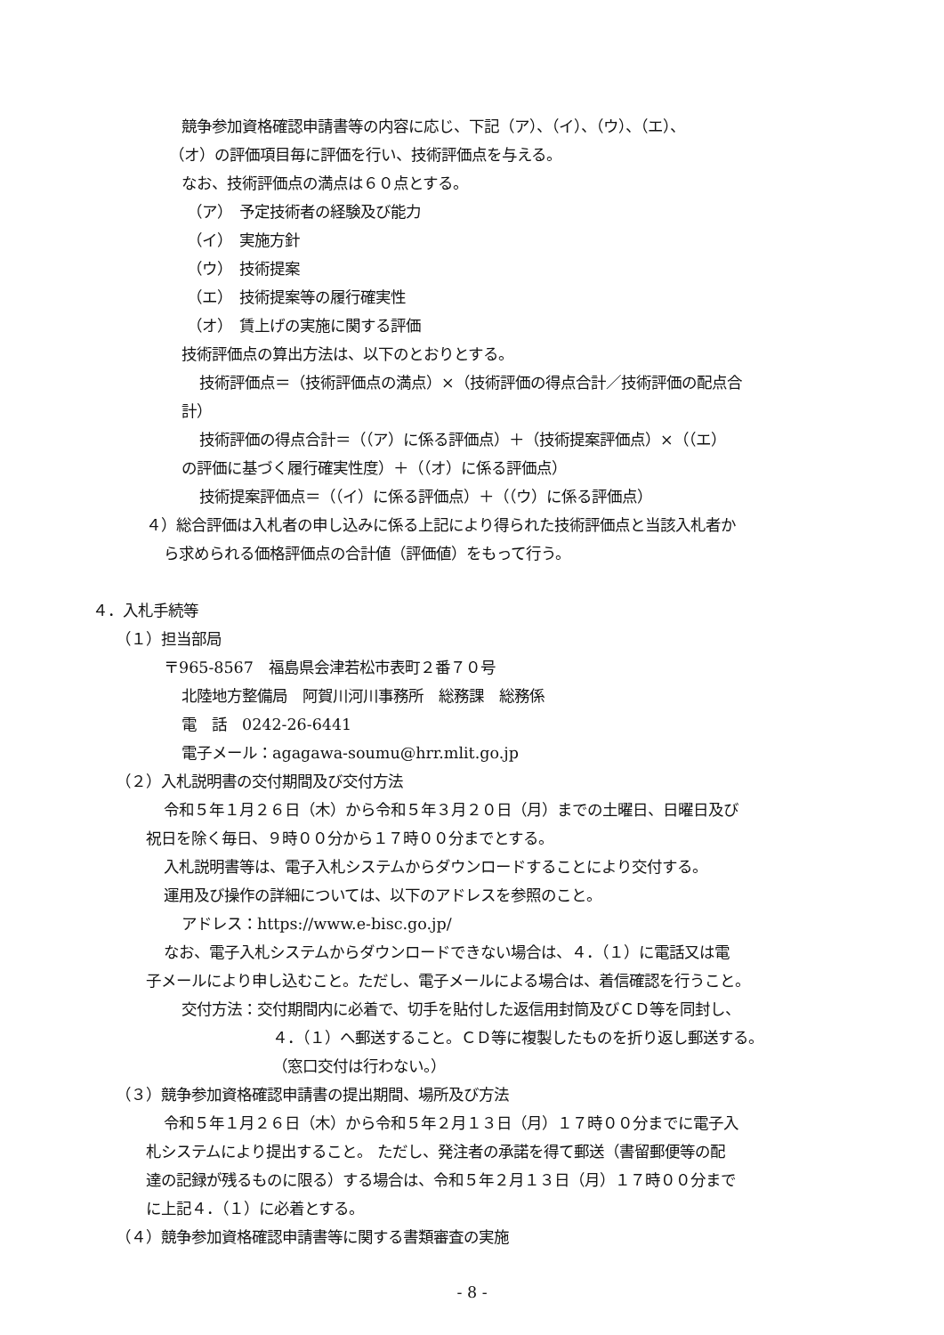競争参加資格確認申請書等の内容に応じ、下記（ア）、（イ）、（ウ）、（エ）、
（オ）の評価項目毎に評価を行い、技術評価点を与える。
なお、技術評価点の満点は６０点とする。
（ア）　予定技術者の経験及び能力
（イ）　実施方針
（ウ）　技術提案
（エ）　技術提案等の履行確実性
（オ）　賃上げの実施に関する評価
技術評価点の算出方法は、以下のとおりとする。
技術評価点＝（技術評価点の満点）×（技術評価の得点合計／技術評価の配点合
計）
技術評価の得点合計＝（（ア）に係る評価点）＋（技術提案評価点）×（（エ）
の評価に基づく履行確実性度）＋（（オ）に係る評価点）
技術提案評価点＝（（イ）に係る評価点）＋（（ウ）に係る評価点）
４）総合評価は入札者の申し込みに係る上記により得られた技術評価点と当該入札者か
ら求められる価格評価点の合計値（評価値）をもって行う。
４．入札手続等
（１）担当部局
〒965-8567　福島県会津若松市表町２番７０号
北陸地方整備局　阿賀川河川事務所　総務課　総務係
電　話　0242-26-6441
電子メール：agagawa-soumu@hrr.mlit.go.jp
（２）入札説明書の交付期間及び交付方法
令和５年１月２６日（木）から令和５年３月２０日（月）までの土曜日、日曜日及び
祝日を除く毎日、９時００分から１７時００分までとする。
入札説明書等は、電子入札システムからダウンロードすることにより交付する。
運用及び操作の詳細については、以下のアドレスを参照のこと。
アドレス：https://www.e-bisc.go.jp/
なお、電子入札システムからダウンロードできない場合は、４．（１）に電話又は電
子メールにより申し込むこと。ただし、電子メールによる場合は、着信確認を行うこと。
交付方法：交付期間内に必着で、切手を貼付した返信用封筒及びＣＤ等を同封し、
４．（１）へ郵送すること。ＣＤ等に複製したものを折り返し郵送する。
（窓口交付は行わない。）
（３）競争参加資格確認申請書の提出期間、場所及び方法
令和５年１月２６日（木）から令和５年２月１３日（月）１７時００分までに電子入
札システムにより提出すること。 ただし、発注者の承諾を得て郵送（書留郵便等の配
達の記録が残るものに限る）する場合は、令和５年２月１３日（月）１７時００分まで
に上記４．（１）に必着とする。
（４）競争参加資格確認申請書等に関する書類審査の実施
- 8 -